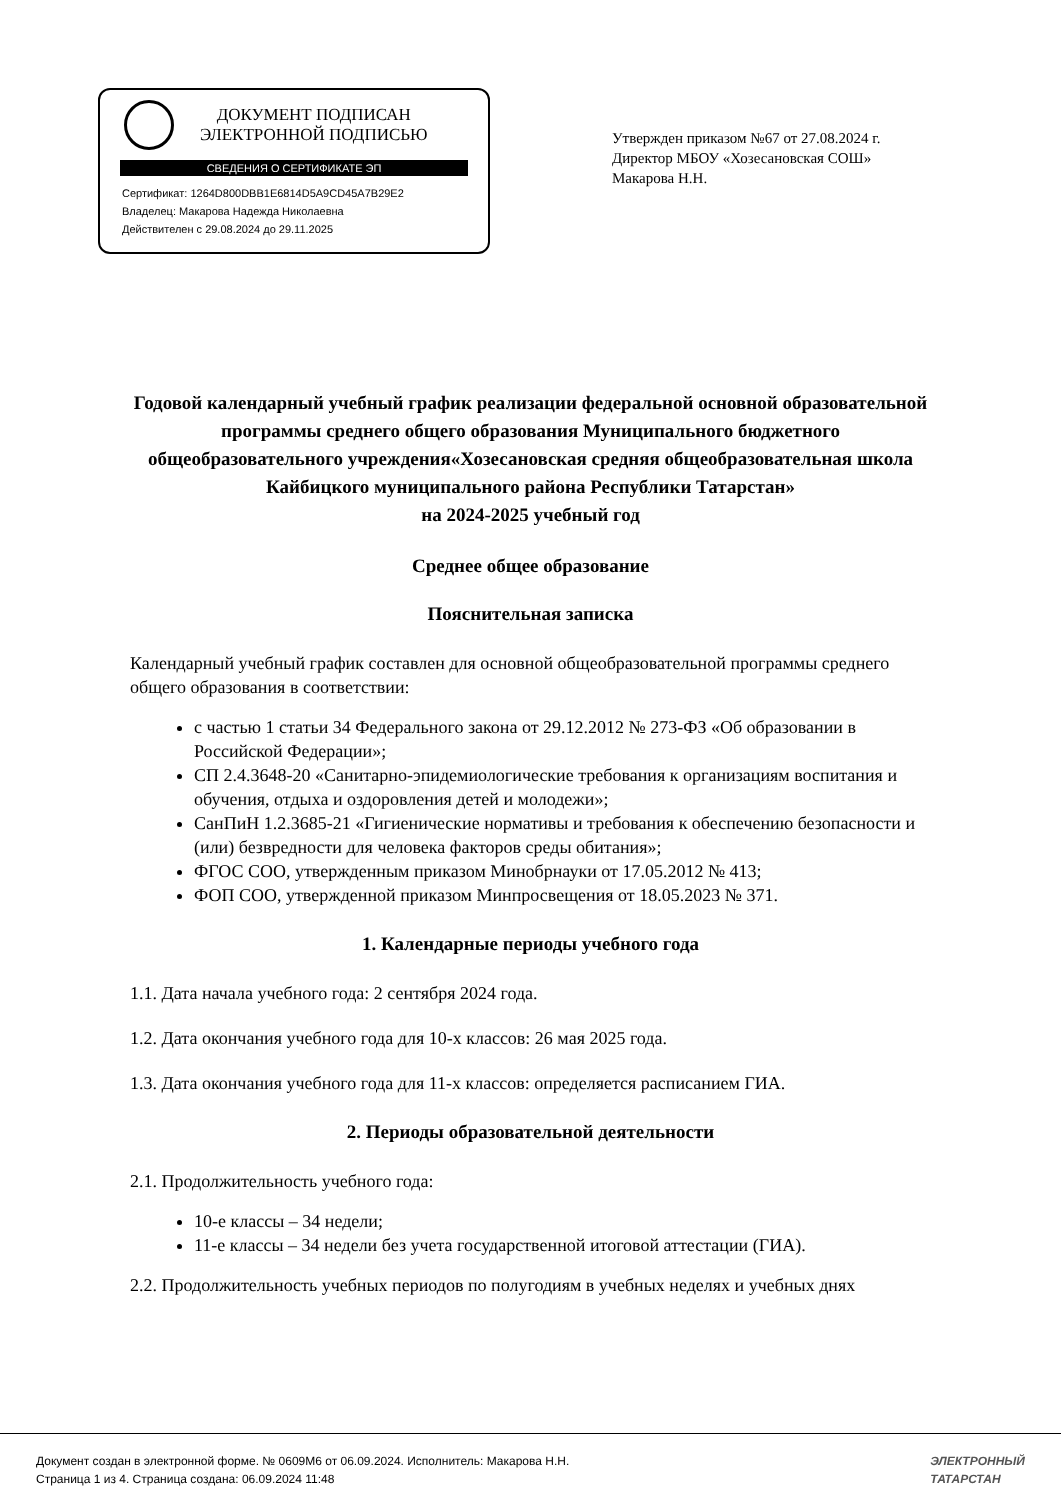ДОКУМЕНТ ПОДПИСАН
ЭЛЕКТРОННОЙ ПОДПИСЬЮ
СВЕДЕНИЯ О СЕРТИФИКАТЕ ЭП
Сертификат: 1264D800DBB1E6814D5A9CD45A7B29E2
Владелец: Макарова Надежда Николаевна
Действителен с 29.08.2024 до 29.11.2025
Утвержден приказом №67 от 27.08.2024 г.
Директор МБОУ «Хозесановская СОШ»
Макарова Н.Н.
Годовой календарный учебный график реализации федеральной основной образовательной программы среднего общего образования Муниципального бюджетного общеобразовательного учреждения«Хозесановская средняя общеобразовательная школа Кайбицкого муниципального района Республики Татарстан»
на 2024-2025 учебный год
Среднее общее образование
Пояснительная записка
Календарный учебный график составлен для основной общеобразовательной программы среднего общего образования в соответствии:
с частью 1 статьи 34 Федерального закона от 29.12.2012 № 273-ФЗ «Об образовании в Российской Федерации»;
СП 2.4.3648-20 «Санитарно-эпидемиологические требования к организациям воспитания и обучения, отдыха и оздоровления детей и молодежи»;
СанПиН 1.2.3685-21 «Гигиенические нормативы и требования к обеспечению безопасности и (или) безвредности для человека факторов среды обитания»;
ФГОС СОО, утвержденным приказом Минобрнауки от 17.05.2012 № 413;
ФОП СОО, утвержденной приказом Минпросвещения от 18.05.2023 № 371.
1. Календарные периоды учебного года
1.1. Дата начала учебного года: 2 сентября 2024 года.
1.2. Дата окончания учебного года для 10-х классов: 26 мая 2025 года.
1.3. Дата окончания учебного года для 11-х классов: определяется расписанием ГИА.
2. Периоды образовательной деятельности
2.1. Продолжительность учебного года:
10-е классы – 34 недели;
11-е классы – 34 недели без учета государственной итоговой аттестации (ГИА).
2.2. Продолжительность учебных периодов по полугодиям в учебных неделях и учебных днях
Документ создан в электронной форме. № 0609М6 от 06.09.2024. Исполнитель: Макарова Н.Н.
Страница 1 из 4. Страница создана: 06.09.2024 11:48
ЭЛЕКТРОННЫЙ
ТАТАРСТАН